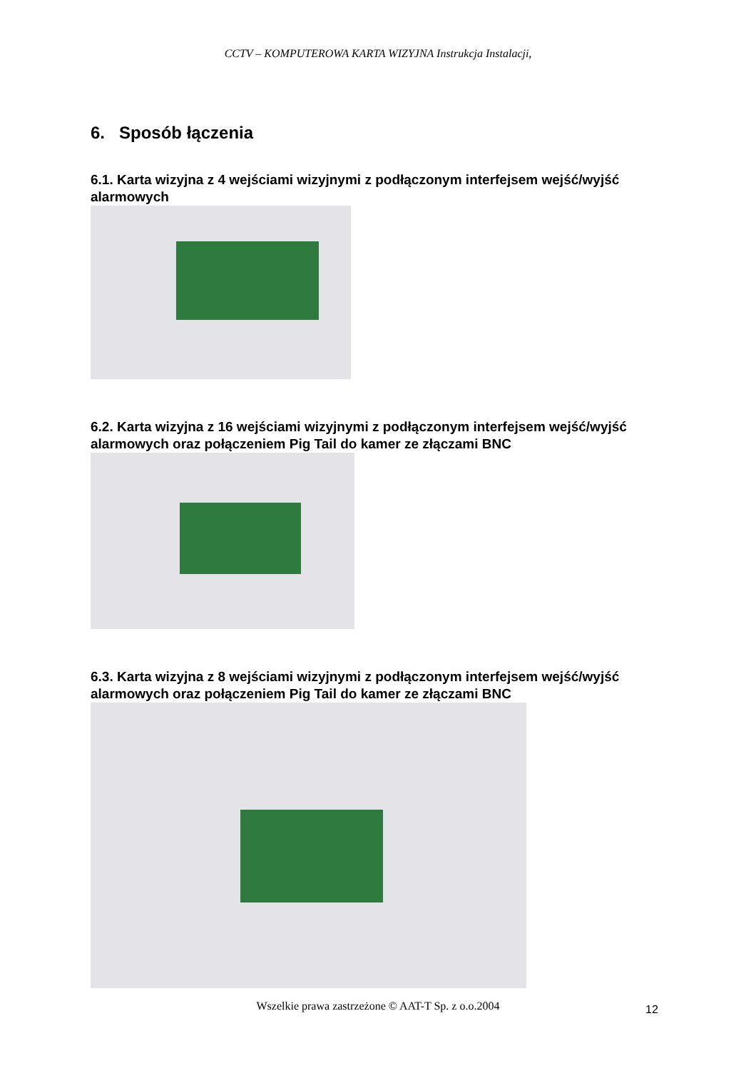CCTV – KOMPUTEROWA KARTA WIZYJNA Instrukcja Instalacji,
6. Sposób łączenia
6.1. Karta wizyjna z 4 wejściami wizyjnymi z podłączonym interfejsem wejść/wyjść alarmowych
6.2. Karta wizyjna z 16 wejściami wizyjnymi z podłączonym interfejsem wejść/wyjść alarmowych oraz połączeniem Pig Tail do kamer ze złączami BNC
6.3. Karta wizyjna z 8 wejściami wizyjnymi z podłączonym interfejsem wejść/wyjść alarmowych oraz połączeniem Pig Tail do kamer ze złączami BNC
Wszelkie prawa zastrzeżone © AAT-T Sp. z o.o.2004 12